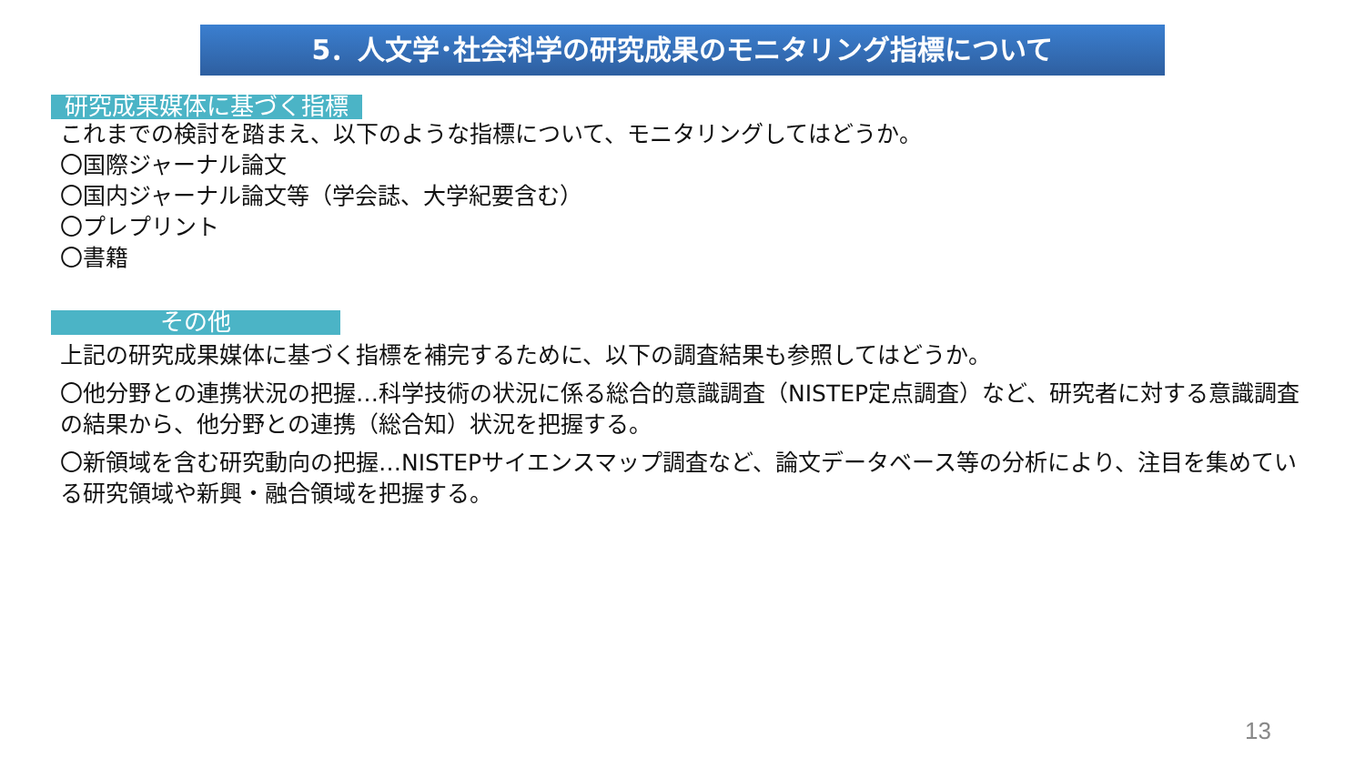5．人文学･社会科学の研究成果のモニタリング指標について
研究成果媒体に基づく指標
これまでの検討を踏まえ、以下のような指標について、モニタリングしてはどうか。
〇国際ジャーナル論文
〇国内ジャーナル論文等（学会誌、大学紀要含む）
〇プレプリント
〇書籍
その他
上記の研究成果媒体に基づく指標を補完するために、以下の調査結果も参照してはどうか。
〇他分野との連携状況の把握…科学技術の状況に係る総合的意識調査（NISTEP定点調査）など、研究者に対する意識調査の結果から、他分野との連携（総合知）状況を把握する。
〇新領域を含む研究動向の把握…NISTEPサイエンスマップ調査など、論文データベース等の分析により、注目を集めている研究領域や新興・融合領域を把握する。
13